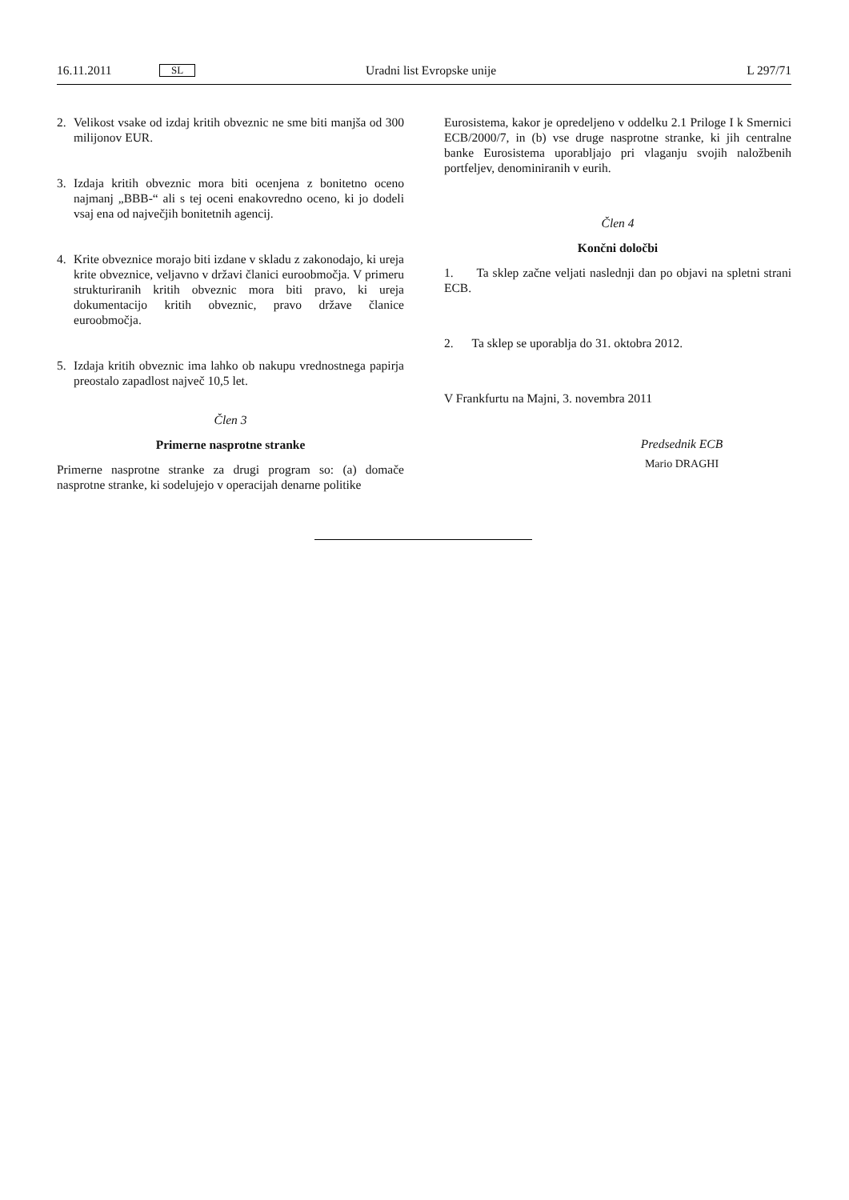16.11.2011 SL Uradni list Evropske unije L 297/71
2. Velikost vsake od izdaj kritih obveznic ne sme biti manjša od 300 milijonov EUR.
3. Izdaja kritih obveznic mora biti ocenjena z bonitetno oceno najmanj „BBB-“ ali s tej oceni enakovredno oceno, ki jo dodeli vsaj ena od največjih bonitetnih agencij.
4. Krite obveznice morajo biti izdane v skladu z zakonodajo, ki ureja krite obveznice, veljavno v državi članici euroobmočja. V primeru strukturiranih kritih obveznic mora biti pravo, ki ureja dokumentacijo kritih obveznic, pravo države članice euroobmočja.
5. Izdaja kritih obveznic ima lahko ob nakupu vrednostnega papirja preostalo zapadlost največ 10,5 let.
Člen 3
Primerne nasprotne stranke
Primerne nasprotne stranke za drugi program so: (a) domače nasprotne stranke, ki sodelujejo v operacijah denarne politike
Eurosistema, kakor je opredeljeno v oddelku 2.1 Priloge I k Smernici ECB/2000/7, in (b) vse druge nasprotne stranke, ki jih centralne banke Eurosistema uporabljajo pri vlaganju svojih naložbenih portfeljev, denominiranih v eurih.
Člen 4
Končni določbi
1. Ta sklep začne veljati naslednji dan po objavi na spletni strani ECB.
2. Ta sklep se uporablja do 31. oktobra 2012.
V Frankfurtu na Majni, 3. novembra 2011
Predsednik ECB
Mario DRAGHI